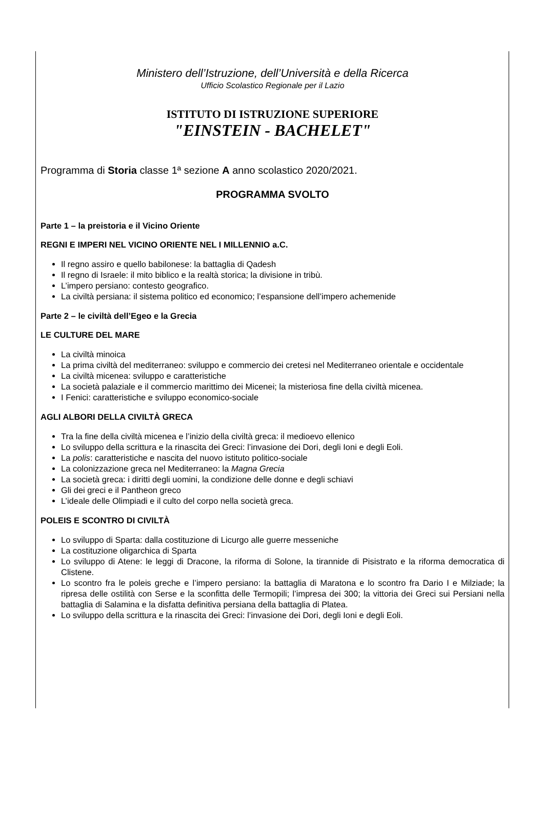Ministero dell’Istruzione, dell’Università e della Ricerca
Ufficio Scolastico Regionale per il Lazio
ISTITUTO DI ISTRUZIONE SUPERIORE
"EINSTEIN - BACHELET"
Programma di Storia classe 1ª sezione A anno scolastico 2020/2021.
PROGRAMMA SVOLTO
Parte 1 – la preistoria e il Vicino Oriente
REGNI E IMPERI NEL VICINO ORIENTE NEL I MILLENNIO a.C.
Il regno assiro e quello babilonese: la battaglia di Qadesh
Il regno di Israele: il mito biblico e la realtà storica; la divisione in tribù.
L’impero persiano: contesto geografico.
La civiltà persiana: il sistema politico ed economico; l’espansione dell’impero achemenide
Parte 2 – le civiltà dell’Egeo e la Grecia
LE CULTURE DEL MARE
La civiltà minoica
La prima civiltà del mediterraneo: sviluppo e commercio dei cretesi nel Mediterraneo orientale e occidentale
La civiltà micenea: sviluppo e caratteristiche
La società palaziale e il commercio marittimo dei Micenei; la misteriosa fine della civiltà micenea.
I Fenici: caratteristiche e sviluppo economico-sociale
AGLI ALBORI DELLA CIVILTÀ GRECA
Tra la fine della civiltà micenea e l’inizio della civiltà greca: il medioevo ellenico
Lo sviluppo della scrittura e la rinascita dei Greci: l’invasione dei Dori, degli Ioni e degli Eoli.
La polis: caratteristiche e nascita del nuovo istituto politico-sociale
La colonizzazione greca nel Mediterraneo: la Magna Grecia
La società greca: i diritti degli uomini, la condizione delle donne e degli schiavi
Gli dei greci e il Pantheon greco
L’ideale delle Olimpiadi e il culto del corpo nella società greca.
POLEIS E SCONTRO DI CIVILTÀ
Lo sviluppo di Sparta: dalla costituzione di Licurgo alle guerre messeniche
La costituzione oligarchica di Sparta
Lo sviluppo di Atene: le leggi di Dracone, la riforma di Solone, la tirannide di Pisistrato e la riforma democratica di Clistene.
Lo scontro fra le poleis greche e l’impero persiano: la battaglia di Maratona e lo scontro fra Dario I e Milziade; la ripresa delle ostilità con Serse e la sconfitta delle Termopili; l’impresa dei 300; la vittoria dei Greci sui Persiani nella battaglia di Salamina e la disfatta definitiva persiana della battaglia di Platea.
Lo sviluppo della scrittura e la rinascita dei Greci: l’invasione dei Dori, degli Ioni e degli Eoli.